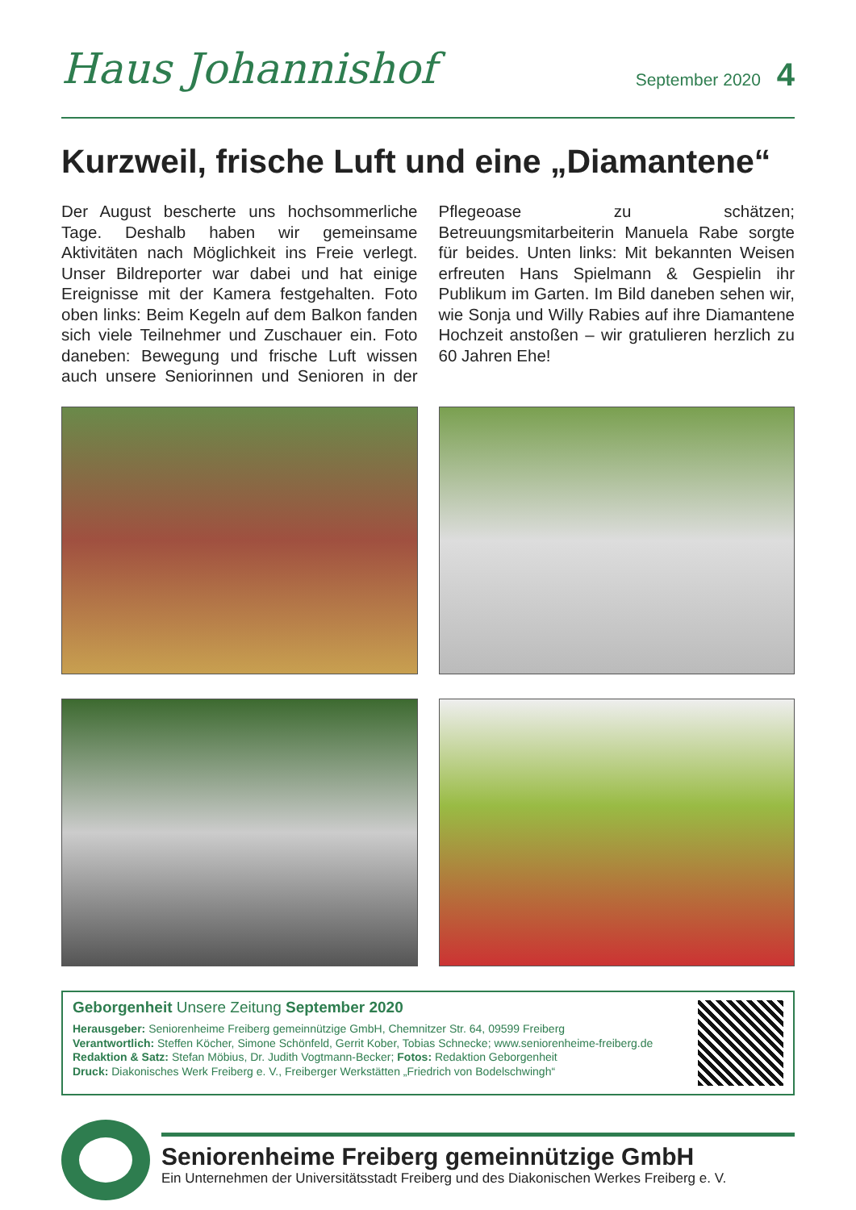Haus Johannishof
September 2020 4
Kurzweil, frische Luft und eine „Diamantene“
Der August bescherte uns hochsommerliche Tage. Deshalb haben wir gemeinsame Aktivitäten nach Möglichkeit ins Freie verlegt. Unser Bildreporter war dabei und hat einige Ereignisse mit der Kamera festgehalten. Foto oben links: Beim Kegeln auf dem Balkon fanden sich viele Teilnehmer und Zuschauer ein. Foto daneben: Bewegung und frische Luft wissen auch unsere Seniorinnen und Senioren in der Pflegeoase zu schätzen; Betreuungsmitarbeiterin Manuela Rabe sorgte für beides. Unten links: Mit bekannten Weisen erfreuten Hans Spielmann & Gespielin ihr Publikum im Garten. Im Bild daneben sehen wir, wie Sonja und Willy Rabies auf ihre Diamantene Hochzeit anstoßen – wir gratulieren herzlich zu 60 Jahren Ehe!
Geborgenheit Unsere Zeitung September 2020
Herausgeber: Seniorenheime Freiberg gemeinnützige GmbH, Chemnitzer Str. 64, 09599 Freiberg
Verantwortlich: Steffen Köcher, Simone Schönfeld, Gerrit Kober, Tobias Schnecke; www.seniorenheime-freiberg.de
Redaktion & Satz: Stefan Möbius, Dr. Judith Vogtmann-Becker; Fotos: Redaktion Geborgenheit
Druck: Diakonisches Werk Freiberg e. V., Freiberger Werkstätten „Friedrich von Bodelschwingh“
Seniorenheime Freiberg gemeinnützige GmbH
Ein Unternehmen der Universitätsstadt Freiberg und des Diakonischen Werkes Freiberg e. V.